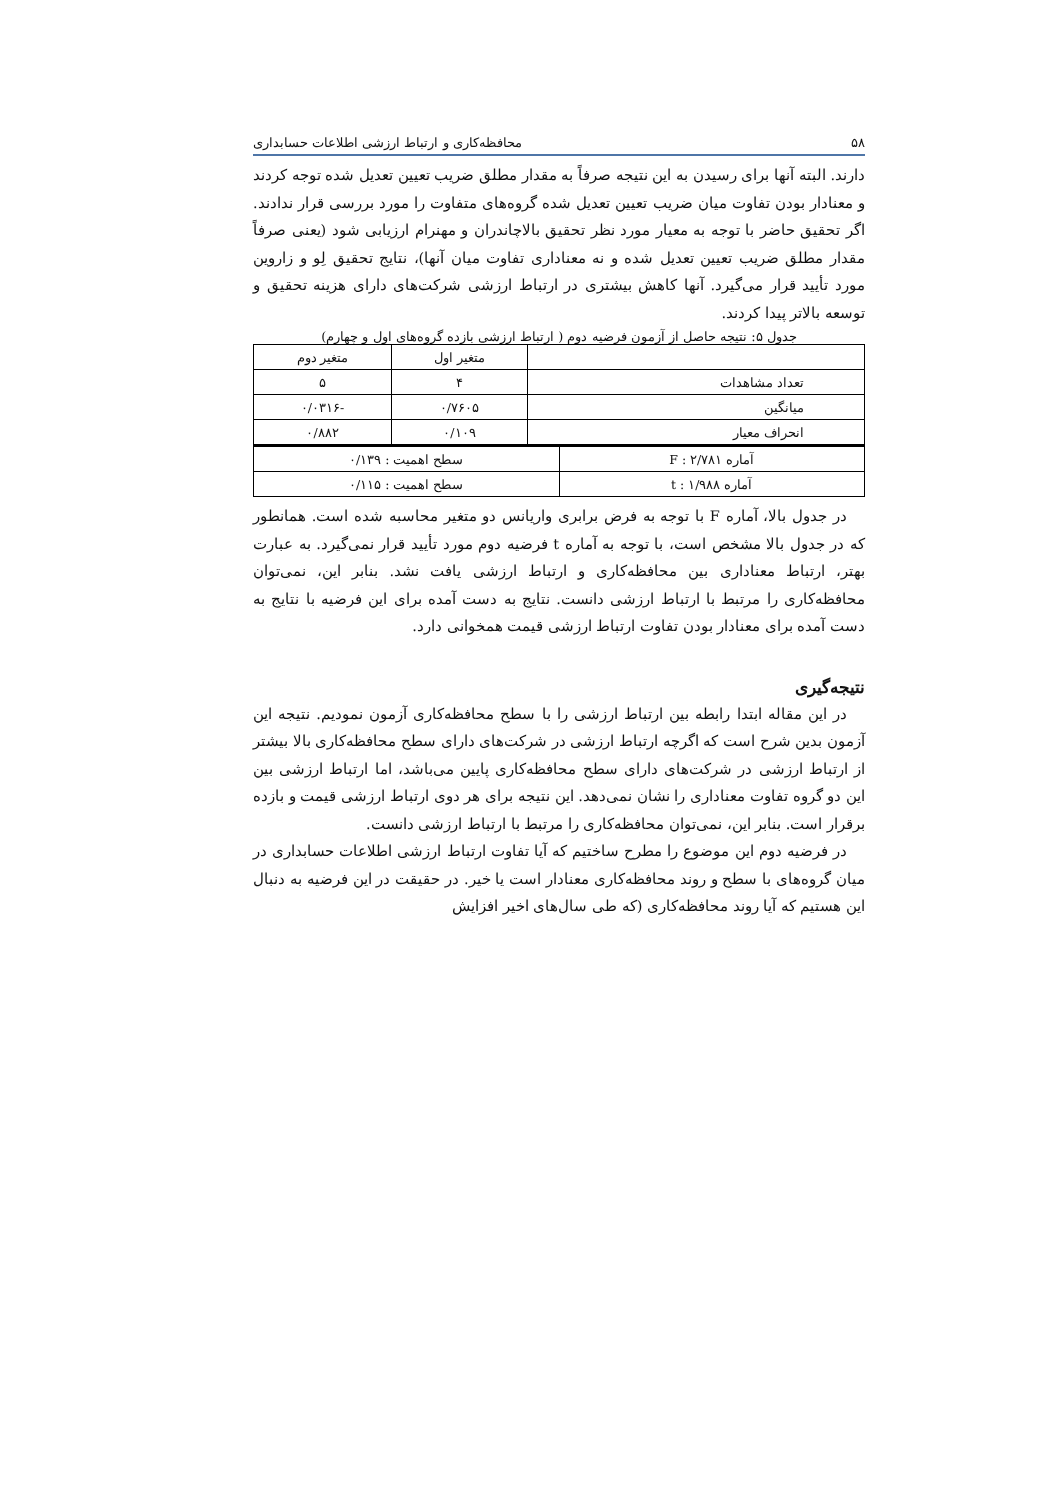۵۸ محافظه‌کاری و ارتباط ارزشی اطلاعات حسابداری
دارند. البته آنها برای رسیدن به این نتیجه صرفاً به مقدار مطلق ضریب تعیین تعدیل شده توجه کردند و معنادار بودن تفاوت میان ضریب تعیین تعدیل شده گروه‌های متفاوت را مورد بررسی قرار ندادند. اگر تحقیق حاضر با توجه به معیار مورد نظر تحقیق بالاچاندران و مهنرام ارزیابی شود (یعنی صرفاً مقدار مطلق ضریب تعیین تعدیل شده و نه معناداری تفاوت میان آنها)، نتایج تحقیق لِو و زاروین مورد تأیید قرار می‌گیرد. آنها کاهش بیشتری در ارتباط ارزشی شرکت‌های دارای هزینه تحقیق و توسعه بالاتر پیدا کردند.
جدول ۵: نتیجه حاصل از آزمون فرضیه دوم ( ارتباط ارزشی بازده گروه‌های اول و چهارم)
| | متغیر اول | متغیر دوم |
| --- | --- | --- |
| تعداد مشاهدات | ۴ | ۵ |
| میانگین | ۰/۷۶۰۵ | -۰/۰۳۱۶ |
| انحراف معیار | ۰/۱۰۹ | ۰/۸۸۲ |
| آماره F : ۲/۷۸۱ | سطح اهمیت : ۰/۱۳۹ |
| آماره t : ۱/۹۸۸ | سطح اهمیت : ۰/۱۱۵ |
در جدول بالا، آماره F با توجه به فرض برابری واریانس دو متغیر محاسبه شده است. همانطور که در جدول بالا مشخص است، با توجه به آماره t فرضیه دوم مورد تأیید قرار نمی‌گیرد. به عبارت بهتر، ارتباط معناداری بین محافظه‌کاری و ارتباط ارزشی یافت نشد. بنابر این، نمی‌توان محافظه‌کاری را مرتبط با ارتباط ارزشی دانست. نتایج به دست آمده برای این فرضیه با نتایج به دست آمده برای معنادار بودن تفاوت ارتباط ارزشی قیمت همخوانی دارد.
نتیجه‌گیری
در این مقاله ابتدا رابطه بین ارتباط ارزشی را با سطح محافظه‌کاری آزمون نمودیم. نتیجه این آزمون بدین شرح است که اگرچه ارتباط ارزشی در شرکت‌های دارای سطح محافظه‌کاری بالا بیشتر از ارتباط ارزشی در شرکت‌های دارای سطح محافظه‌کاری پایین می‌باشد، اما ارتباط ارزشی بین این دو گروه تفاوت معناداری را نشان نمی‌دهد. این نتیجه برای هر دوی ارتباط ارزشی قیمت و بازده برقرار است. بنابر این، نمی‌توان محافظه‌کاری را مرتبط با ارتباط ارزشی دانست.
در فرضیه دوم این موضوع را مطرح ساختیم که آیا تفاوت ارتباط ارزشی اطلاعات حسابداری در میان گروه‌های با سطح و روند محافظه‌کاری معنادار است یا خیر. در حقیقت در این فرضیه به دنبال این هستیم که آیا روند محافظه‌کاری (که طی سال‌های اخیر افزایش